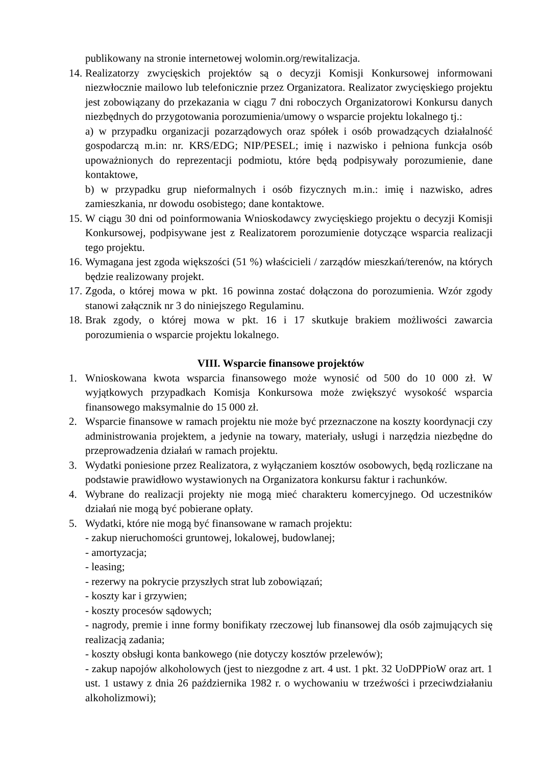publikowany na stronie internetowej wolomin.org/rewitalizacja.
14.
Realizatorzy zwycięskich projektów są o decyzji Komisji Konkursowej informowani niezwłocznie mailowo lub telefonicznie przez Organizatora. Realizator zwycięskiego projektu jest zobowiązany do przekazania w ciągu 7 dni roboczych Organizatorowi Konkursu danych niezbędnych do przygotowania porozumienia/umowy o wsparcie projektu lokalnego tj.:
a) w przypadku organizacji pozarządowych oraz spółek i osób prowadzących działalność gospodarczą m.in: nr. KRS/EDG; NIP/PESEL; imię i nazwisko i pełniona funkcja osób upoważnionych do reprezentacji podmiotu, które będą podpisywały porozumienie, dane kontaktowe,
b) w przypadku grup nieformalnych i osób fizycznych m.in.: imię i nazwisko, adres zamieszkania, nr dowodu osobistego; dane kontaktowe.
15.
W ciągu 30 dni od poinformowania Wnioskodawcy zwycięskiego projektu o decyzji Komisji Konkursowej, podpisywane jest z Realizatorem porozumienie dotyczące wsparcia realizacji tego projektu.
16.
Wymagana jest zgoda większości (51 %) właścicieli / zarządów mieszkań/terenów, na których będzie realizowany projekt.
17.
Zgoda, o której mowa w pkt. 16 powinna zostać dołączona do porozumienia. Wzór zgody stanowi załącznik nr 3 do niniejszego Regulaminu.
18.
Brak zgody, o której mowa w pkt. 16 i 17 skutkuje brakiem możliwości zawarcia porozumienia o wsparcie projektu lokalnego.
VIII. Wsparcie finansowe projektów
1. Wnioskowana kwota wsparcia finansowego może wynosić od 500 do 10 000 zł. W wyjątkowych przypadkach Komisja Konkursowa może zwiększyć wysokość wsparcia finansowego maksymalnie do 15 000 zł.
2. Wsparcie finansowe w ramach projektu nie może być przeznaczone na koszty koordynacji czy administrowania projektem, a jedynie na towary, materiały, usługi i narzędzia niezbędne do przeprowadzenia działań w ramach projektu.
3. Wydatki poniesione przez Realizatora, z wyłączaniem kosztów osobowych, będą rozliczane na podstawie prawidłowo wystawionych na Organizatora konkursu faktur i rachunków.
4. Wybrane do realizacji projekty nie mogą mieć charakteru komercyjnego. Od uczestników działań nie mogą być pobierane opłaty.
5. Wydatki, które nie mogą być finansowane w ramach projektu:
- zakup nieruchomości gruntowej, lokalowej, budowlanej;
- amortyzacja;
- leasing;
- rezerwy na pokrycie przyszłych strat lub zobowiązań;
- koszty kar i grzywien;
- koszty procesów sądowych;
- nagrody, premie i inne formy bonifikaty rzeczowej lub finansowej dla osób zajmujących się realizacją zadania;
- koszty obsługi konta bankowego (nie dotyczy kosztów przelewów);
- zakup napojów alkoholowych (jest to niezgodne z art. 4 ust. 1 pkt. 32 UoDPPioW oraz art. 1 ust. 1 ustawy z dnia 26 października 1982 r. o wychowaniu w trzeźwości i przeciwdziałaniu alkoholizmowi);